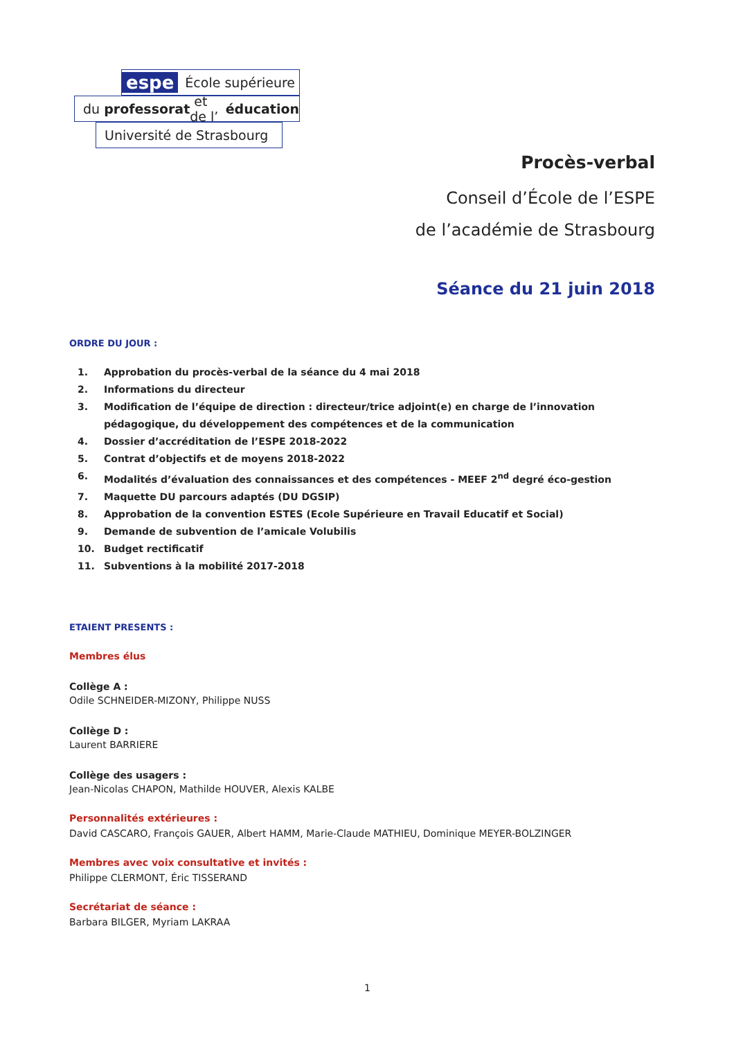espe École supérieure
du professorat et de l’ éducation
Université de Strasbourg
Procès-verbal
Conseil d’École de l’ESPE
de l’académie de Strasbourg
Séance du 21 juin 2018
ORDRE DU JOUR :
1. Approbation du procès-verbal de la séance du 4 mai 2018
2. Informations du directeur
3. Modification de l’équipe de direction : directeur/trice adjoint(e) en charge de l’innovation pédagogique, du développement des compétences et de la communication
4. Dossier d’accréditation de l’ESPE 2018-2022
5. Contrat d’objectifs et de moyens 2018-2022
6. Modalités d’évaluation des connaissances et des compétences - MEEF 2<sup>nd</sup> degré éco-gestion
7. Maquette DU parcours adaptés (DU DGSIP)
8. Approbation de la convention ESTES (Ecole Supérieure en Travail Educatif et Social)
9. Demande de subvention de l’amicale Volubilis
10. Budget rectificatif
11. Subventions à la mobilité 2017-2018
ETAIENT PRESENTS :
Membres élus
Collège A :
Odile SCHNEIDER-MIZONY, Philippe NUSS
Collège D :
Laurent BARRIERE
Collège des usagers :
Jean-Nicolas CHAPON, Mathilde HOUVER, Alexis KALBE
Personnalités extérieures :
David CASCARO, François GAUER, Albert HAMM, Marie-Claude MATHIEU, Dominique MEYER-BOLZINGER
Membres avec voix consultative et invités :
Philippe CLERMONT, Éric TISSERAND
Secrétariat de séance :
Barbara BILGER, Myriam LAKRAA
1